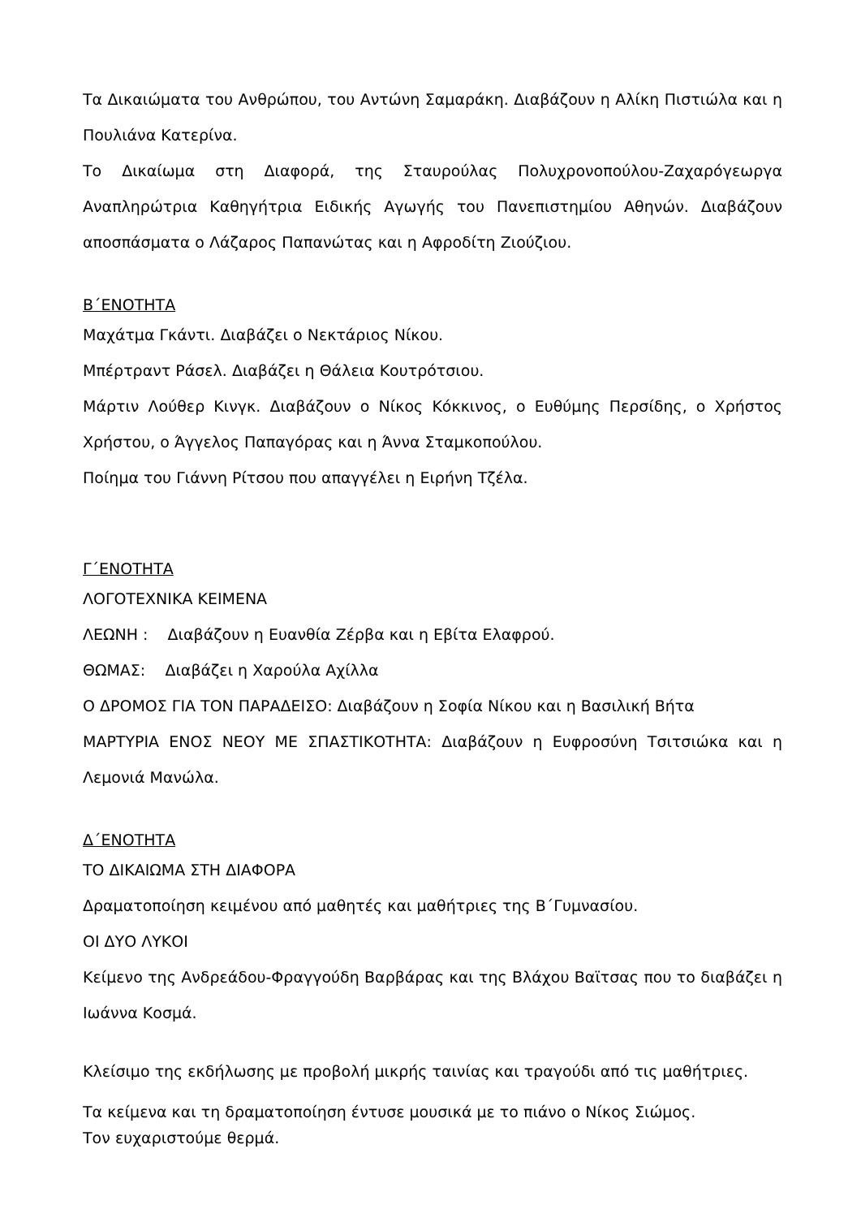Τα Δικαιώματα του Ανθρώπου, του Αντώνη Σαμαράκη. Διαβάζουν η Αλίκη Πιστιώλα και η Πουλιάνα Κατερίνα.
Το Δικαίωμα στη Διαφορά, της Σταυρούλας Πολυχρονοπούλου-Ζαχαρόγεωργα Αναπληρώτρια Καθηγήτρια Ειδικής Αγωγής του Πανεπιστημίου Αθηνών. Διαβάζουν αποσπάσματα ο Λάζαρος Παπανώτας και η Αφροδίτη Ζιούζιου.
Β΄ΕΝΟΤΗΤΑ
Μαχάτμα Γκάντι. Διαβάζει ο Νεκτάριος Νίκου.
Μπέρτραντ Ράσελ. Διαβάζει η Θάλεια Κουτρότσιου.
Μάρτιν Λούθερ Κινγκ. Διαβάζουν ο Νίκος Κόκκινος, ο Ευθύμης Περσίδης, ο Χρήστος Χρήστου, ο Άγγελος Παπαγόρας και η Άννα Σταμκοπούλου.
Ποίημα του Γιάννη Ρίτσου που απαγγέλει η Ειρήνη Τζέλα.
Γ΄ΕΝΟΤΗΤΑ
ΛΟΓΟΤΕΧΝΙΚΑ ΚΕΙΜΕΝΑ
ΛΕΩΝΗ : Διαβάζουν η Ευανθία Ζέρβα και η Εβίτα Ελαφρού.
ΘΩΜΑΣ: Διαβάζει η Χαρούλα Αχίλλα
Ο ΔΡΟΜΟΣ ΓΙΑ ΤΟΝ ΠΑΡΑΔΕΙΣΟ: Διαβάζουν η Σοφία Νίκου και η Βασιλική Βήτα
ΜΑΡΤΥΡΙΑ ΕΝΟΣ ΝΕΟΥ ΜΕ ΣΠΑΣΤΙΚΟΤΗΤΑ: Διαβάζουν η Ευφροσύνη Τσιτσιώκα και η Λεμονιά Μανώλα.
Δ΄ΕΝΟΤΗΤΑ
ΤΟ ΔΙΚΑΙΩΜΑ ΣΤΗ ΔΙΑΦΟΡΑ
Δραματοποίηση κειμένου από μαθητές και μαθήτριες της Β΄Γυμνασίου.
ΟΙ ΔΥΟ ΛΥΚΟΙ
Κείμενο της Ανδρεάδου-Φραγγούδη Βαρβάρας και της Βλάχου Βαϊτσας που το διαβάζει η Ιωάννα Κοσμά.
Κλείσιμο της εκδήλωσης με προβολή μικρής ταινίας και τραγούδι από τις μαθήτριες.
Τα κείμενα και τη δραματοποίηση έντυσε μουσικά με το πιάνο ο Νίκος Σιώμος.
Τον ευχαριστούμε θερμά.